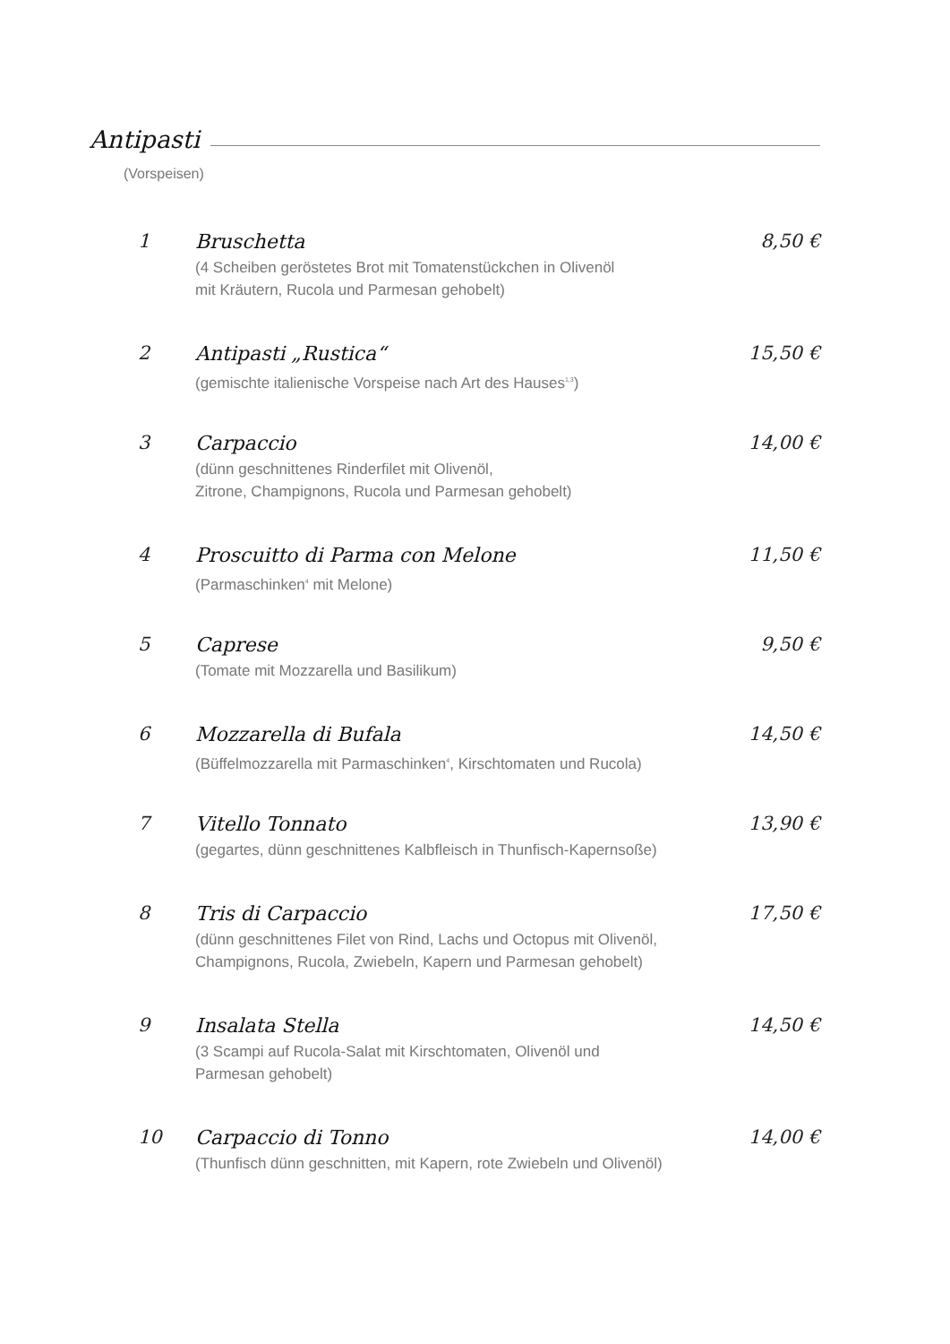Antipasti
(Vorspeisen)
1 Bruschetta
(4 Scheiben geröstetes Brot mit Tomatenstückchen in Olivenöl
mit Kräutern, Rucola und Parmesan gehobelt)
8,50 €
2 Antipasti „Rustica“
(gemischte italienische Vorspeise nach Art des Hauses<sup>1,3</sup>)
15,50 €
3 Carpaccio
(dünn geschnittenes Rinderfilet mit Olivenöl,
Zitrone, Champignons, Rucola und Parmesan gehobelt)
14,00 €
4 Proscuitto di Parma con Melone
(Parmaschinken<sup>4</sup> mit Melone)
11,50 €
5 Caprese
(Tomate mit Mozzarella und Basilikum)
9,50 €
6 Mozzarella di Bufala
(Büffelmozzarella mit Parmaschinken<sup>4</sup>, Kirschtomaten und Rucola)
14,50 €
7 Vitello Tonnato
(gegartes, dünn geschnittenes Kalbfleisch in Thunfisch-Kapernsoße)
13,90 €
8 Tris di Carpaccio
(dünn geschnittenes Filet von Rind, Lachs und Octopus mit Olivenöl,
Champignons, Rucola, Zwiebeln, Kapern und Parmesan gehobelt)
17,50 €
9 Insalata Stella
(3 Scampi auf Rucola-Salat mit Kirschtomaten, Olivenöl und
Parmesan gehobelt)
14,50 €
10 Carpaccio di Tonno
(Thunfisch dünn geschnitten, mit Kapern, rote Zwiebeln und Olivenöl)
14,00 €